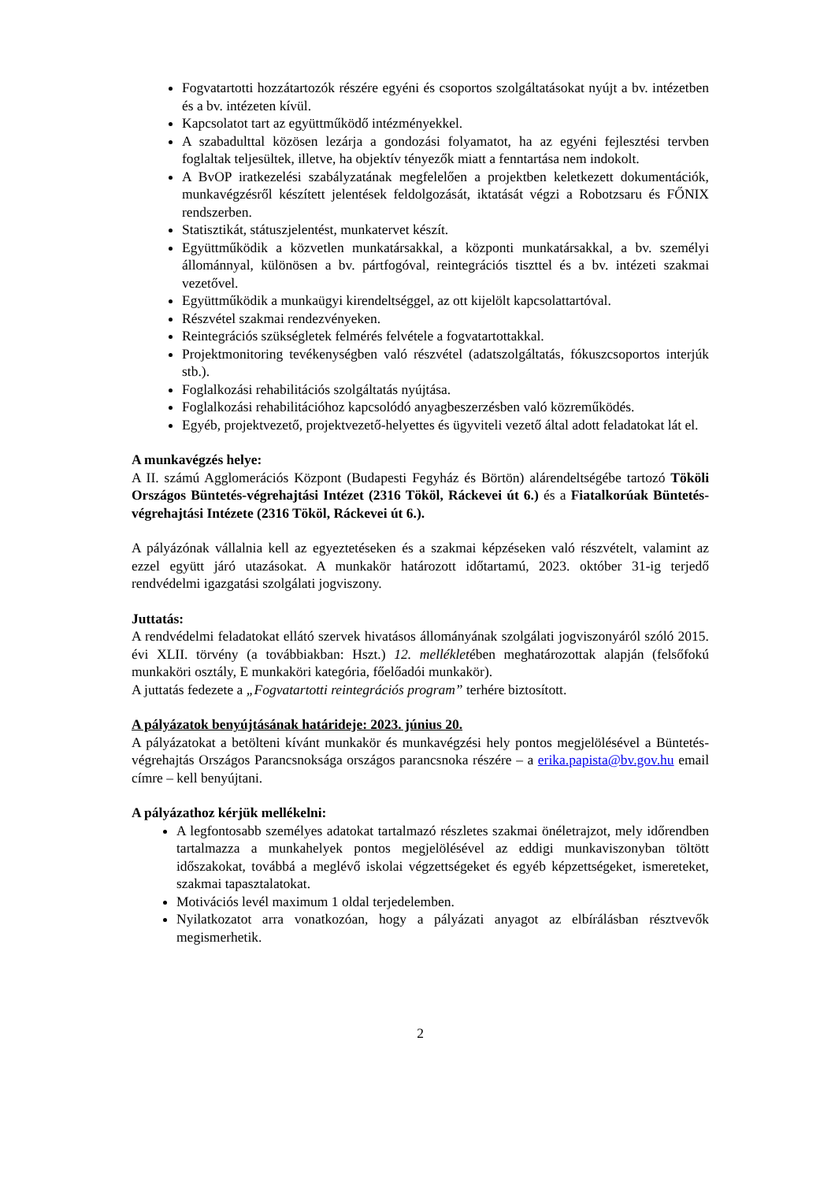Fogvatartotti hozzátartozók részére egyéni és csoportos szolgáltatásokat nyújt a bv. intézetben és a bv. intézeten kívül.
Kapcsolatot tart az együttműködő intézményekkel.
A szabadulttal közösen lezárja a gondozási folyamatot, ha az egyéni fejlesztési tervben foglaltak teljesültek, illetve, ha objektív tényezők miatt a fenntartása nem indokolt.
A BvOP iratkezelési szabályzatának megfelelően a projektben keletkezett dokumentációk, munkavégzésről készített jelentések feldolgozását, iktatását végzi a Robotzsaru és FŐNIX rendszerben.
Statisztikát, státuszjelentést, munkatervet készít.
Együttműködik a közvetlen munkatársakkal, a központi munkatársakkal, a bv. személyi állománnyal, különösen a bv. pártfogóval, reintegrációs tiszttel és a bv. intézeti szakmai vezetővel.
Együttműködik a munkaügyi kirendeltséggel, az ott kijelölt kapcsolattartóval.
Részvétel szakmai rendezvényeken.
Reintegrációs szükségletek felmérés felvétele a fogvatartottakkal.
Projektmonitoring tevékenységben való részvétel (adatszolgáltatás, fókuszcsoportos interjúk stb.).
Foglalkozási rehabilitációs szolgáltatás nyújtása.
Foglalkozási rehabilitációhoz kapcsolódó anyagbeszerzésben való közreműködés.
Egyéb, projektvezető, projektvezető-helyettes és ügyviteli vezető által adott feladatokat lát el.
A munkavégzés helye:
A II. számú Agglomerációs Központ (Budapesti Fegyház és Börtön) alárendeltségébe tartozó Tököli Országos Büntetés-végrehajtási Intézet (2316 Tököl, Ráckevei út 6.) és a Fiatalkorúak Büntetés-végrehajtási Intézete (2316 Tököl, Ráckevei út 6.).
A pályázónak vállalnia kell az egyeztetéseken és a szakmai képzéseken való részvételt, valamint az ezzel együtt járó utazásokat. A munkakör határozott időtartamú, 2023. október 31-ig terjedő rendvédelmi igazgatási szolgálati jogviszony.
Juttatás:
A rendvédelmi feladatokat ellátó szervek hivatásos állományának szolgálati jogviszonyáról szóló 2015. évi XLII. törvény (a továbbiakban: Hszt.) 12. mellékletében meghatározottak alapján (felsőfokú munkaköri osztály, E munkaköri kategória, főelőadói munkakör).
A juttatás fedezete a „Fogvatartotti reintegrációs program” terhére biztosított.
A pályázatok benyújtásának határideje: 2023. június 20.
A pályázatokat a betölteni kívánt munkakör és munkavégzési hely pontos megjelölésével a Büntetés-végrehajtás Országos Parancsnoksága országos parancsnoka részére – a erika.papista@bv.gov.hu email címre – kell benyújtani.
A pályázathoz kérjük mellékelni:
A legfontosabb személyes adatokat tartalmazó részletes szakmai önéletrajzot, mely időrendben tartalmazza a munkahelyek pontos megjelölésével az eddigi munkaviszonyban töltött időszakokat, továbbá a meglévő iskolai végzettségeket és egyéb képzettségeket, ismereteket, szakmai tapasztalatokat.
Motivációs levél maximum 1 oldal terjedelemben.
Nyilatkozatot arra vonatkozóan, hogy a pályázati anyagot az elbírálásban résztvevők megismerhetik.
2